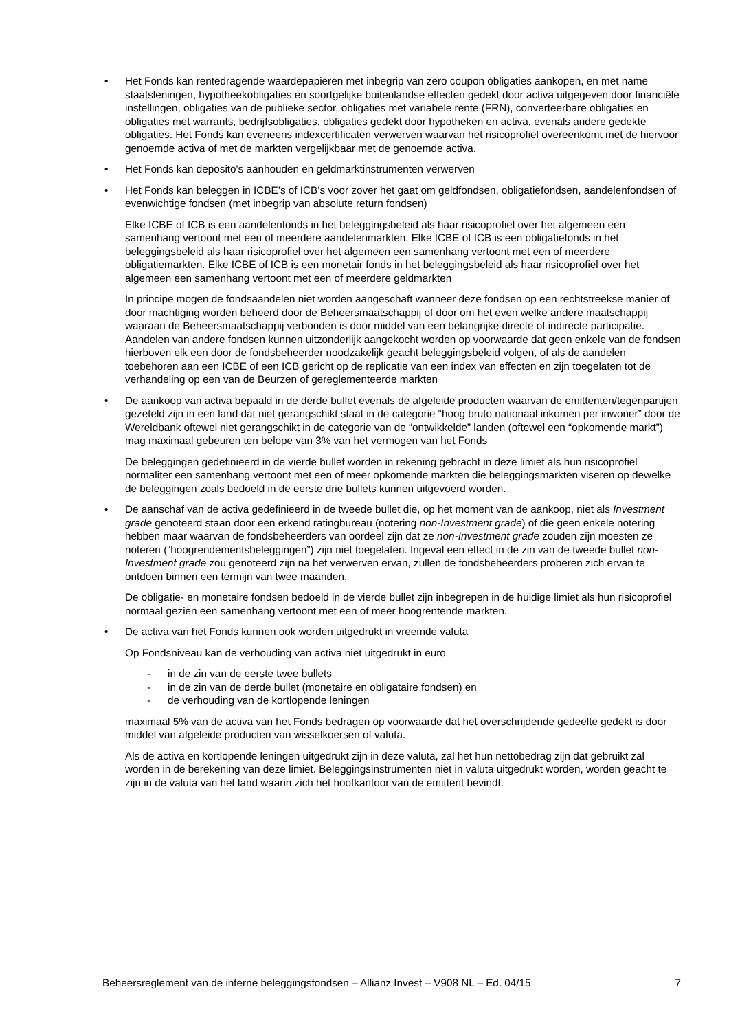• Het Fonds kan rentedragende waardepapieren met inbegrip van zero coupon obligaties aankopen, en met name staatsleningen, hypotheekobligaties en soortgelijke buitenlandse effecten gedekt door activa uitgegeven door financiële instellingen, obligaties van de publieke sector, obligaties met variabele rente (FRN), converteerbare obligaties en obligaties met warrants, bedrijfsobligaties, obligaties gedekt door hypotheken en activa, evenals andere gedekte obligaties. Het Fonds kan eveneens indexcertificaten verwerven waarvan het risicoprofiel overeenkomt met de hiervoor genoemde activa of met de markten vergelijkbaar met de genoemde activa.
• Het Fonds kan deposito's aanhouden en geldmarktinstrumenten verwerven
• Het Fonds kan beleggen in ICBE’s of ICB’s voor zover het gaat om geldfondsen, obligatiefondsen, aandelenfondsen of evenwichtige fondsen (met inbegrip van absolute return fondsen)
Elke ICBE of ICB is een aandelenfonds in het beleggingsbeleid als haar risicoprofiel over het algemeen een samenhang vertoont met een of meerdere aandelenmarkten. Elke ICBE of ICB is een obligatiefonds in het beleggingsbeleid als haar risicoprofiel over het algemeen een samenhang vertoont met een of meerdere obligatiemarkten. Elke ICBE of ICB is een monetair fonds in het beleggingsbeleid als haar risicoprofiel over het algemeen een samenhang vertoont met een of meerdere geldmarkten
In principe mogen de fondsaandelen niet worden aangeschaft wanneer deze fondsen op een rechtstreekse manier of door machtiging worden beheerd door de Beheersmaatschappij of door om het even welke andere maatschappij waaraan de Beheersmaatschappij verbonden is door middel van een belangrijke directe of indirecte participatie. Aandelen van andere fondsen kunnen uitzonderlijk aangekocht worden op voorwaarde dat geen enkele van de fondsen hierboven elk een door de fondsbeheerder noodzakelijk geacht beleggingsbeleid volgen, of als de aandelen toebehoren aan een ICBE of een ICB gericht op de replicatie van een index van effecten en zijn toegelaten tot de verhandeling op een van de Beurzen of gereglementeerde markten
• De aankoop van activa bepaald in de derde bullet evenals de afgeleide producten waarvan de emittenten/tegenpartijen gezeteld zijn in een land dat niet gerangschikt staat in de categorie “hoog bruto nationaal inkomen per inwoner” door de Wereldbank oftewel niet gerangschikt in de categorie van de “ontwikkelde” landen (oftewel een “opkomende markt”) mag maximaal gebeuren ten belope van 3% van het vermogen van het Fonds
De beleggingen gedefinieerd in de vierde bullet worden in rekening gebracht in deze limiet als hun risicoprofiel normaliter een samenhang vertoont met een of meer opkomende markten die beleggingsmarkten viseren op dewelke de beleggingen zoals bedoeld in de eerste drie bullets kunnen uitgevoerd worden.
• De aanschaf van de activa gedefinieerd in de tweede bullet die, op het moment van de aankoop, niet als Investment grade genoteerd staan door een erkend ratingbureau (notering non-Investment grade) of die geen enkele notering hebben maar waarvan de fondsbeheerders van oordeel zijn dat ze non-Investment grade zouden zijn moesten ze noteren (“hoogrendementsbeleggingen”) zijn niet toegelaten. Ingeval een effect in de zin van de tweede bullet non-Investment grade zou genoteerd zijn na het verwerven ervan, zullen de fondsbeheerders proberen zich ervan te ontdoen binnen een termijn van twee maanden.
De obligatie- en monetaire fondsen bedoeld in de vierde bullet zijn inbegrepen in de huidige limiet als hun risicoprofiel normaal gezien een samenhang vertoont met een of meer hoogrentende markten.
• De activa van het Fonds kunnen ook worden uitgedrukt in vreemde valuta
Op Fondsniveau kan de verhouding van activa niet uitgedrukt in euro
- in de zin van de eerste twee bullets
- in de zin van de derde bullet (monetaire en obligataire fondsen) en
- de verhouding van de kortlopende leningen
maximaal 5% van de activa van het Fonds bedragen op voorwaarde dat het overschrijdende gedeelte gedekt is door middel van afgeleide producten van wisselkoersen of valuta.
Als de activa en kortlopende leningen uitgedrukt zijn in deze valuta, zal het hun nettobedrag zijn dat gebruikt zal worden in de berekening van deze limiet. Beleggingsinstrumenten niet in valuta uitgedrukt worden, worden geacht te zijn in de valuta van het land waarin zich het hoofkantoor van de emittent bevindt.
Beheersreglement van de interne beleggingsfondsen – Allianz Invest – V908 NL – Ed. 04/15 7